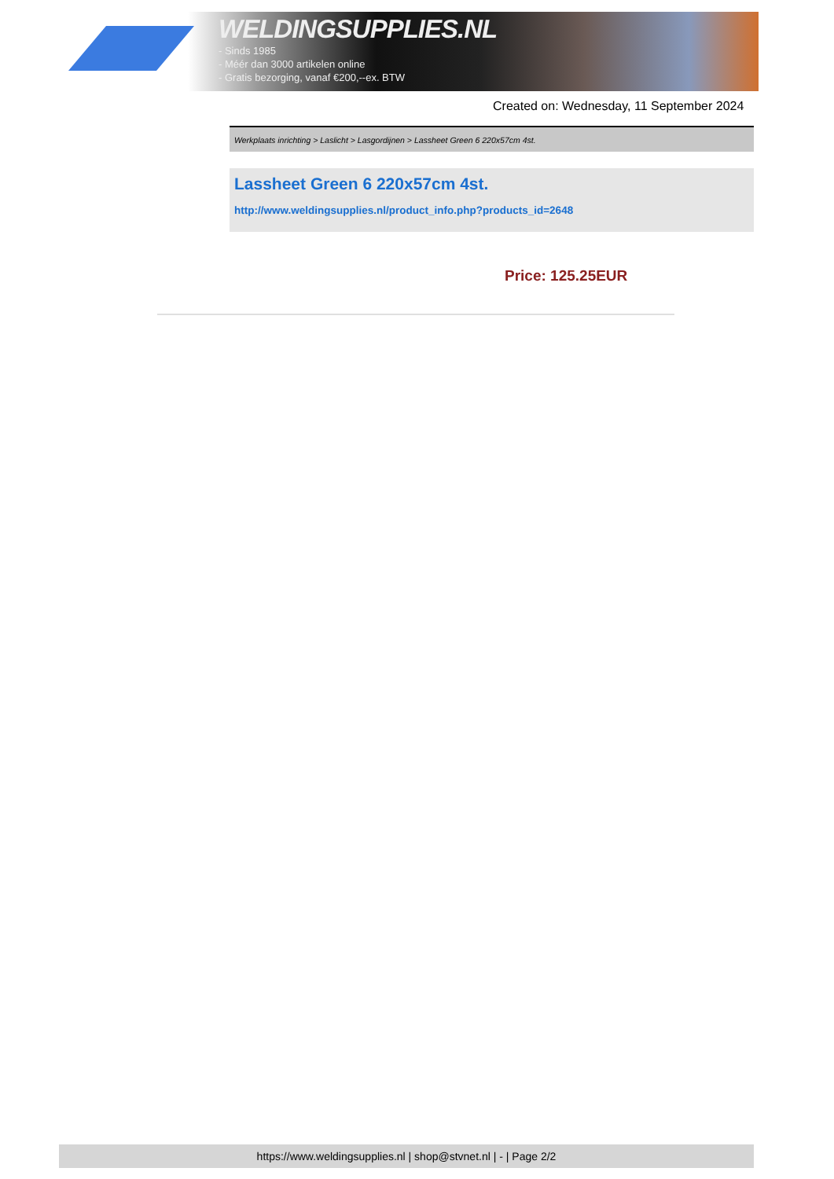WELDINGSUPPLIES.NL
- Sinds 1985
- Méér dan 3000 artikelen online
- Gratis bezorging, vanaf €200,--ex. BTW
Created on: Wednesday, 11 September 2024
Werkplaats inrichting > Laslicht > Lasgordijnen > Lassheet Green 6 220x57cm 4st.
Lassheet Green 6 220x57cm 4st.
http://www.weldingsupplies.nl/product_info.php?products_id=2648
Price: 125.25EUR
https://www.weldingsupplies.nl | shop@stvnet.nl | - | Page 2/2